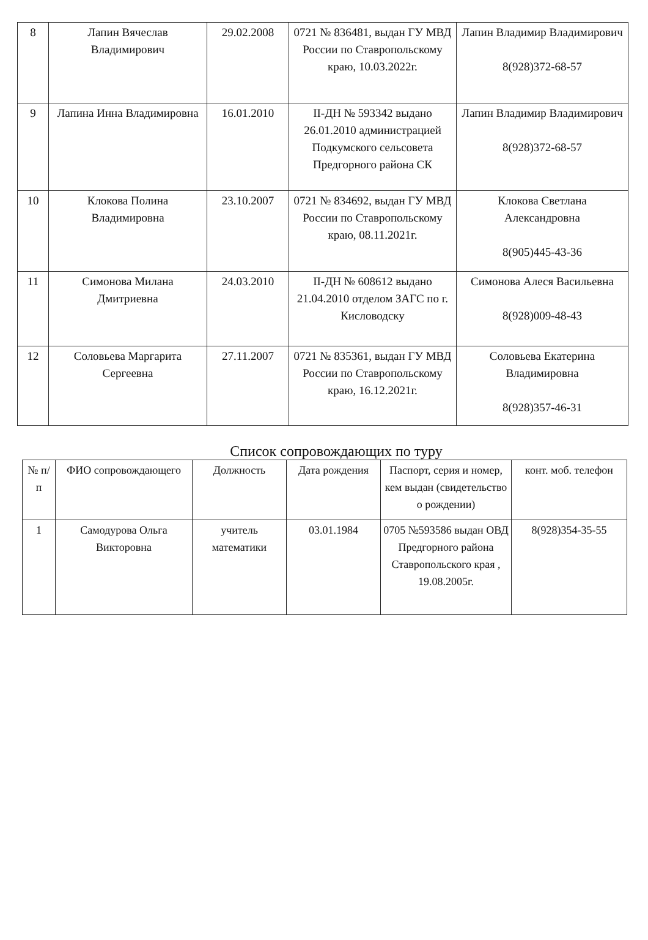| 8 | Лапин Вячеслав Владимирович | 29.02.2008 | 0721 № 836481, выдан ГУ МВД России по Ставропольскому краю, 10.03.2022г. | Лапин Владимир Владимирович 8(928)372-68-57 |
| 9 | Лапина Инна Владимировна | 16.01.2010 | II-ДН № 593342 выдано 26.01.2010 администрацией Подкумского сельсовета Предгорного района СК | Лапин Владимир Владимирович 8(928)372-68-57 |
| 10 | Клокова Полина Владимировна | 23.10.2007 | 0721 № 834692, выдан ГУ МВД России по Ставропольскому краю, 08.11.2021г. | Клокова Светлана Александровна 8(905)445-43-36 |
| 11 | Симонова Милана Дмитриевна | 24.03.2010 | II-ДН № 608612 выдано 21.04.2010 отделом ЗАГС по г. Кисловодску | Симонова Алеся Васильевна 8(928)009-48-43 |
| 12 | Соловьева Маргарита Сергеевна | 27.11.2007 | 0721 № 835361, выдан ГУ МВД России по Ставропольскому краю, 16.12.2021г. | Соловьева Екатерина Владимировна 8(928)357-46-31 |
Список сопровождающих по туру
| № п/п | ФИО сопровождающего | Должность | Дата рождения | Паспорт, серия и номер, кем выдан (свидетельство о рождении) | конт. моб. телефон |
| --- | --- | --- | --- | --- | --- |
| 1 | Самодурова Ольга Викторовна | учитель математики | 03.01.1984 | 0705 №593586 выдан ОВД Предгорного района Ставропольского края , 19.08.2005г. | 8(928)354-35-55 |